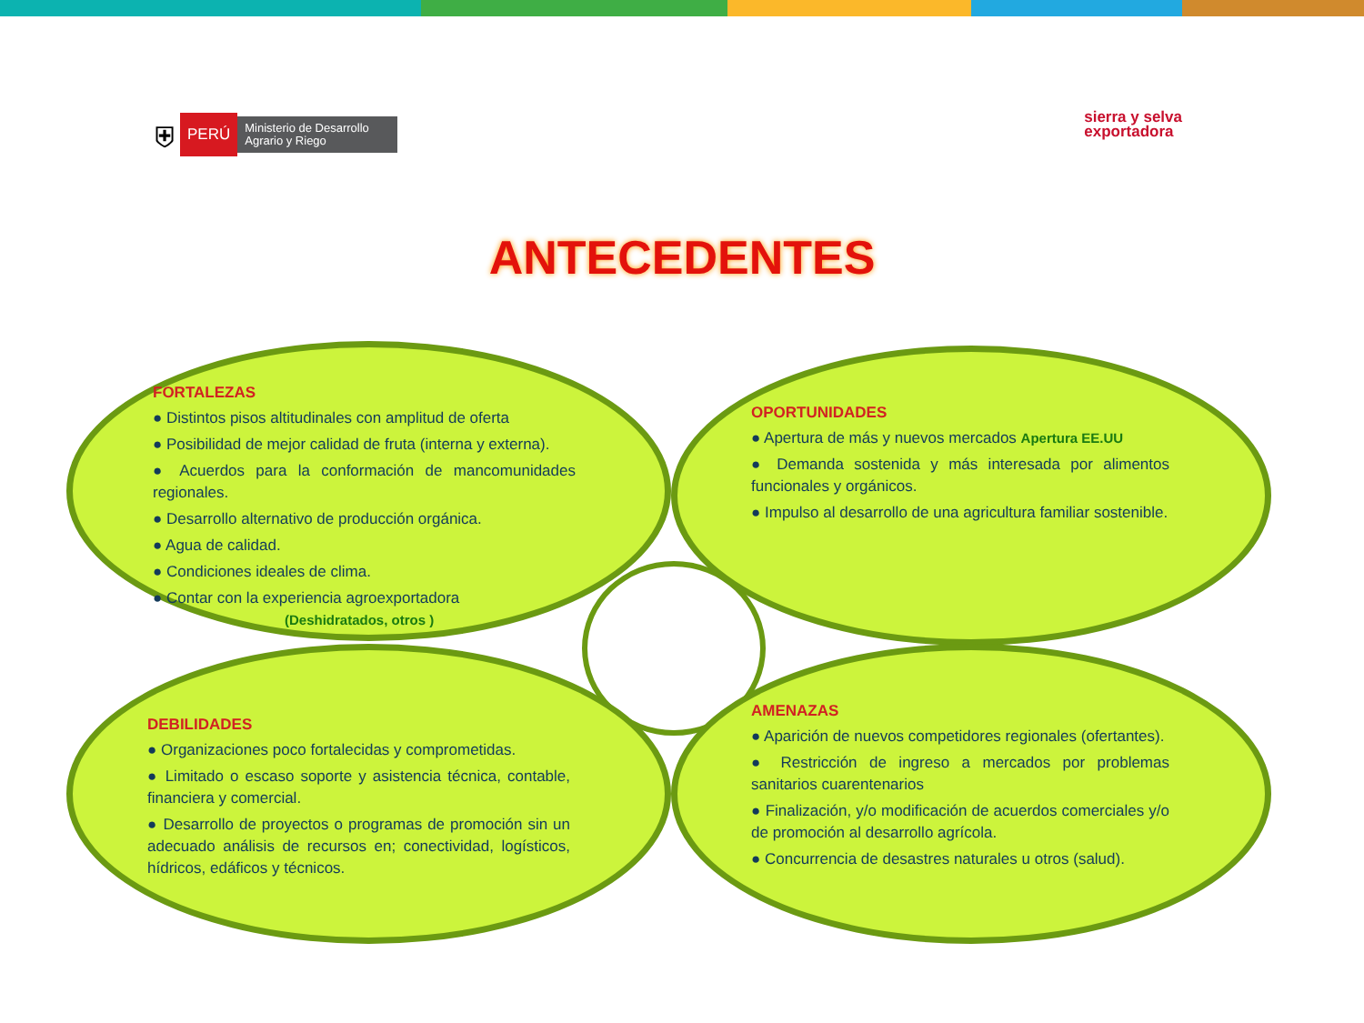⛨ PERÚ Ministerio de Desarrollo Agrario y Riego
sierra y selva
exportadora
ANTECEDENTES
FORTALEZAS
● Distintos pisos altitudinales con amplitud de oferta
● Posibilidad de mejor calidad de fruta (interna y externa).
● Acuerdos para la conformación de mancomunidades regionales.
● Desarrollo alternativo de producción orgánica.
● Agua de calidad.
● Condiciones ideales de clima.
● Contar con la experiencia agroexportadora
(Deshidratados, otros )
OPORTUNIDADES
● Apertura de más y nuevos mercados Apertura EE.UU
● Demanda sostenida y más interesada por alimentos funcionales y orgánicos.
● Impulso al desarrollo de una agricultura familiar sostenible.
DEBILIDADES
● Organizaciones poco fortalecidas y comprometidas.
● Limitado o escaso soporte y asistencia técnica, contable, financiera y comercial.
● Desarrollo de proyectos o programas de promoción sin un adecuado análisis de recursos en; conectividad, logísticos, hídricos, edáficos y técnicos.
AMENAZAS
● Aparición de nuevos competidores regionales (ofertantes).
● Restricción de ingreso a mercados por problemas sanitarios cuarentenarios
● Finalización, y/o modificación de acuerdos comerciales y/o de promoción al desarrollo agrícola.
● Concurrencia de desastres naturales u otros (salud).